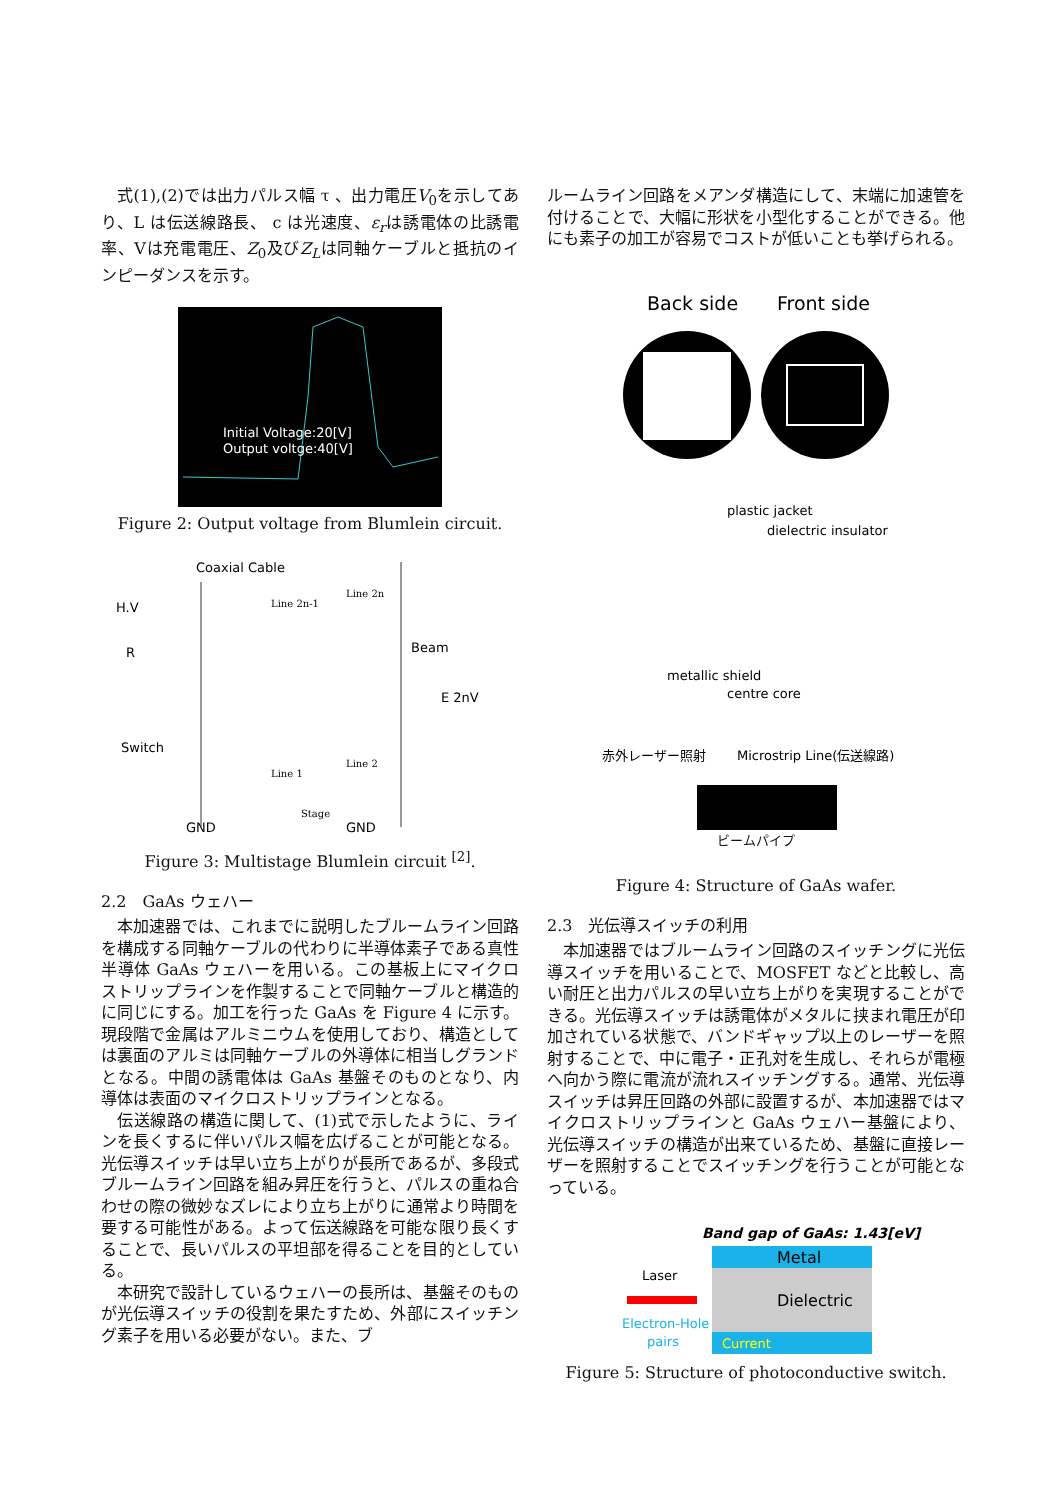式(1),(2)では出力パルス幅 τ 、出力電圧V<sub>0</sub>を示してあり、L は伝送線路長、 c は光速度、ε<sub>r</sub>は誘電体の比誘電率、Vは充電電圧、Z<sub>0</sub>及びZ<sub>L</sub>は同軸ケーブルと抵抗のインピーダンスを示す。
Initial Voltage:20[V]
Output voltge:40[V]
Figure 2: Output voltage from Blumlein circuit.
Coaxial Cable
H.V
R
Switch
Beam
E 2nV
GND
GND
Line 2n-1
Line 2n
Line 1
Line 2
Stage
Figure 3: Multistage Blumlein circuit <sup>[2]</sup>.
2.2　GaAs ウェハー
本加速器では、これまでに説明したブルームライン回路を構成する同軸ケーブルの代わりに半導体素子である真性半導体 GaAs ウェハーを用いる。この基板上にマイクロストリップラインを作製することで同軸ケーブルと構造的に同じにする。加工を行った GaAs を Figure 4 に示す。現段階で金属はアルミニウムを使用しており、構造としては裏面のアルミは同軸ケーブルの外導体に相当しグランドとなる。中間の誘電体は GaAs 基盤そのものとなり、内導体は表面のマイクロストリップラインとなる。
伝送線路の構造に関して、(1)式で示したように、ラインを長くするに伴いパルス幅を広げることが可能となる。光伝導スイッチは早い立ち上がりが長所であるが、多段式ブルームライン回路を組み昇圧を行うと、パルスの重ね合わせの際の微妙なズレにより立ち上がりに通常より時間を要する可能性がある。よって伝送線路を可能な限り長くすることで、長いパルスの平坦部を得ることを目的としている。
本研究で設計しているウェハーの長所は、基盤そのものが光伝導スイッチの役割を果たすため、外部にスイッチング素子を用いる必要がない。また、ブ
ルームライン回路をメアンダ構造にして、末端に加速管を付けることで、大幅に形状を小型化することができる。他にも素子の加工が容易でコストが低いことも挙げられる。
Back side
Front side
plastic jacket
dielectric insulator
metallic shield
centre core
赤外レーザー照射
Microstrip Line(伝送線路)
ビームパイプ
Figure 4: Structure of GaAs wafer.
2.3　光伝導スイッチの利用
本加速器ではブルームライン回路のスイッチングに光伝導スイッチを用いることで、MOSFET などと比較し、高い耐圧と出力パルスの早い立ち上がりを実現することができる。光伝導スイッチは誘電体がメタルに挟まれ電圧が印加されている状態で、バンドギャップ以上のレーザーを照射することで、中に電子・正孔対を生成し、それらが電極へ向かう際に電流が流れスイッチングする。通常、光伝導スイッチは昇圧回路の外部に設置するが、本加速器ではマイクロストリップラインと GaAs ウェハー基盤により、光伝導スイッチの構造が出来ているため、基盤に直接レーザーを照射することでスイッチングを行うことが可能となっている。
Band gap of GaAs: 1.43[eV]
Metal
Dielectric
Current
Laser
Electron-Hole
pairs
Figure 5: Structure of photoconductive switch.